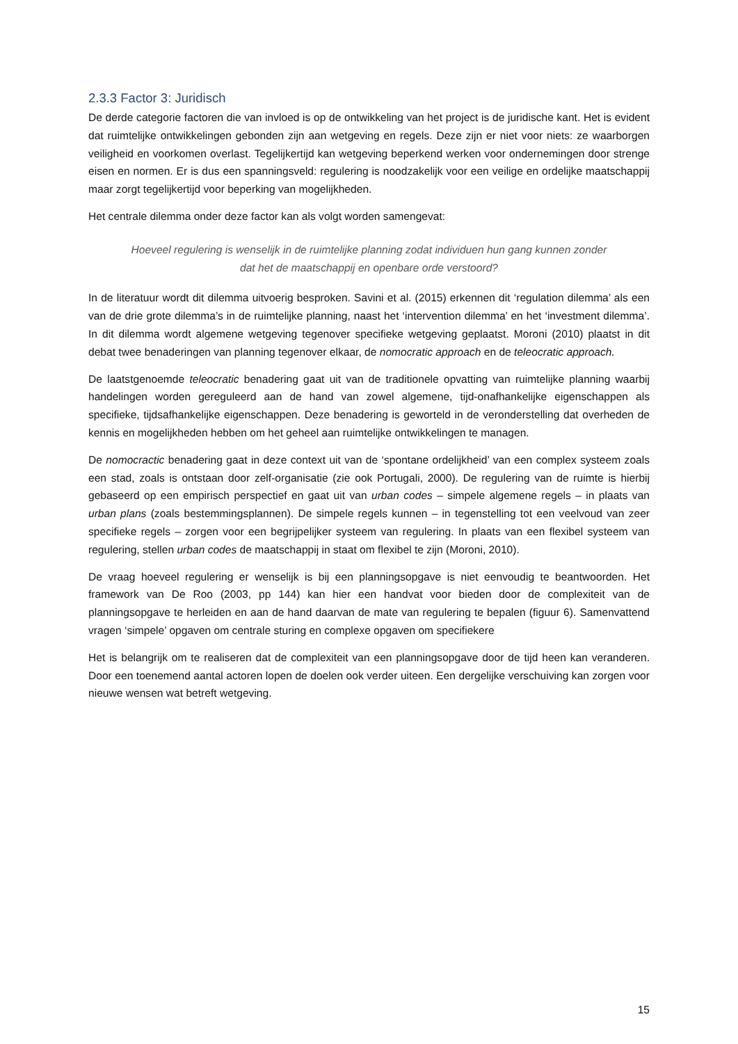2.3.3 Factor 3: Juridisch
De derde categorie factoren die van invloed is op de ontwikkeling van het project is de juridische kant. Het is evident dat ruimtelijke ontwikkelingen gebonden zijn aan wetgeving en regels. Deze zijn er niet voor niets: ze waarborgen veiligheid en voorkomen overlast. Tegelijkertijd kan wetgeving beperkend werken voor ondernemingen door strenge eisen en normen. Er is dus een spanningsveld: regulering is noodzakelijk voor een veilige en ordelijke maatschappij maar zorgt tegelijkertijd voor beperking van mogelijkheden.
Het centrale dilemma onder deze factor kan als volgt worden samengevat:
Hoeveel regulering is wenselijk in de ruimtelijke planning zodat individuen hun gang kunnen zonder dat het de maatschappij en openbare orde verstoord?
In de literatuur wordt dit dilemma uitvoerig besproken. Savini et al. (2015) erkennen dit ‘regulation dilemma’ als een van de drie grote dilemma’s in de ruimtelijke planning, naast het ‘intervention dilemma’ en het ‘investment dilemma’. In dit dilemma wordt algemene wetgeving tegenover specifieke wetgeving geplaatst. Moroni (2010) plaatst in dit debat twee benaderingen van planning tegenover elkaar, de nomocratic approach en de teleocratic approach.
De laatstgenoemde teleocratic benadering gaat uit van de traditionele opvatting van ruimtelijke planning waarbij handelingen worden gereguleerd aan de hand van zowel algemene, tijd-onafhankelijke eigenschappen als specifieke, tijdsafhankelijke eigenschappen. Deze benadering is geworteld in de veronderstelling dat overheden de kennis en mogelijkheden hebben om het geheel aan ruimtelijke ontwikkelingen te managen.
De nomocractic benadering gaat in deze context uit van de ‘spontane ordelijkheid’ van een complex systeem zoals een stad, zoals is ontstaan door zelf-organisatie (zie ook Portugali, 2000). De regulering van de ruimte is hierbij gebaseerd op een empirisch perspectief en gaat uit van urban codes – simpele algemene regels – in plaats van urban plans (zoals bestemmingsplannen). De simpele regels kunnen – in tegenstelling tot een veelvoud van zeer specifieke regels – zorgen voor een begrijpelijker systeem van regulering. In plaats van een flexibel systeem van regulering, stellen urban codes de maatschappij in staat om flexibel te zijn (Moroni, 2010).
De vraag hoeveel regulering er wenselijk is bij een planningsopgave is niet eenvoudig te beantwoorden. Het framework van De Roo (2003, pp 144) kan hier een handvat voor bieden door de complexiteit van de planningsopgave te herleiden en aan de hand daarvan de mate van regulering te bepalen (figuur 6). Samenvattend vragen ‘simpele’ opgaven om centrale sturing en complexe opgaven om specifiekere
Het is belangrijk om te realiseren dat de complexiteit van een planningsopgave door de tijd heen kan veranderen. Door een toenemend aantal actoren lopen de doelen ook verder uiteen. Een dergelijke verschuiving kan zorgen voor nieuwe wensen wat betreft wetgeving.
15